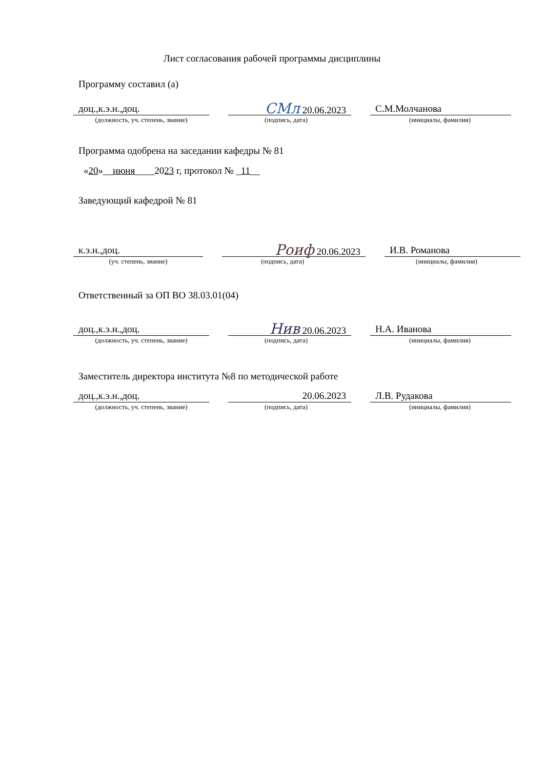Лист согласования рабочей программы дисциплины
Программу составил (а)
доц.,к.э.н.,доц.
СМл 20.06.2023 С.М.Молчанова
(должность, уч. степень, звание) (подпись, дата) (инициалы, фамилия)
Программа одобрена на заседании кафедры № 81
«20»__июня____2023 г, протокол № _11__
Заведующий кафедрой № 81
к.э.н.,доц.
Роиф 20.06.2023 И.В. Романова
(уч. степень, звание) (подпись, дата) (инициалы, фамилия)
Ответственный за ОП ВО 38.03.01(04)
доц.,к.э.н.,доц.
Нив 20.06.2023 Н.А. Иванова
(должность, уч. степень, звание) (подпись, дата) (инициалы, фамилия)
Заместитель директора института №8 по методической работе
доц.,к.э.н.,доц. 20.06.2023 Л.В. Рудакова
(должность, уч. степень, звание) (подпись, дата) (инициалы, фамилия)